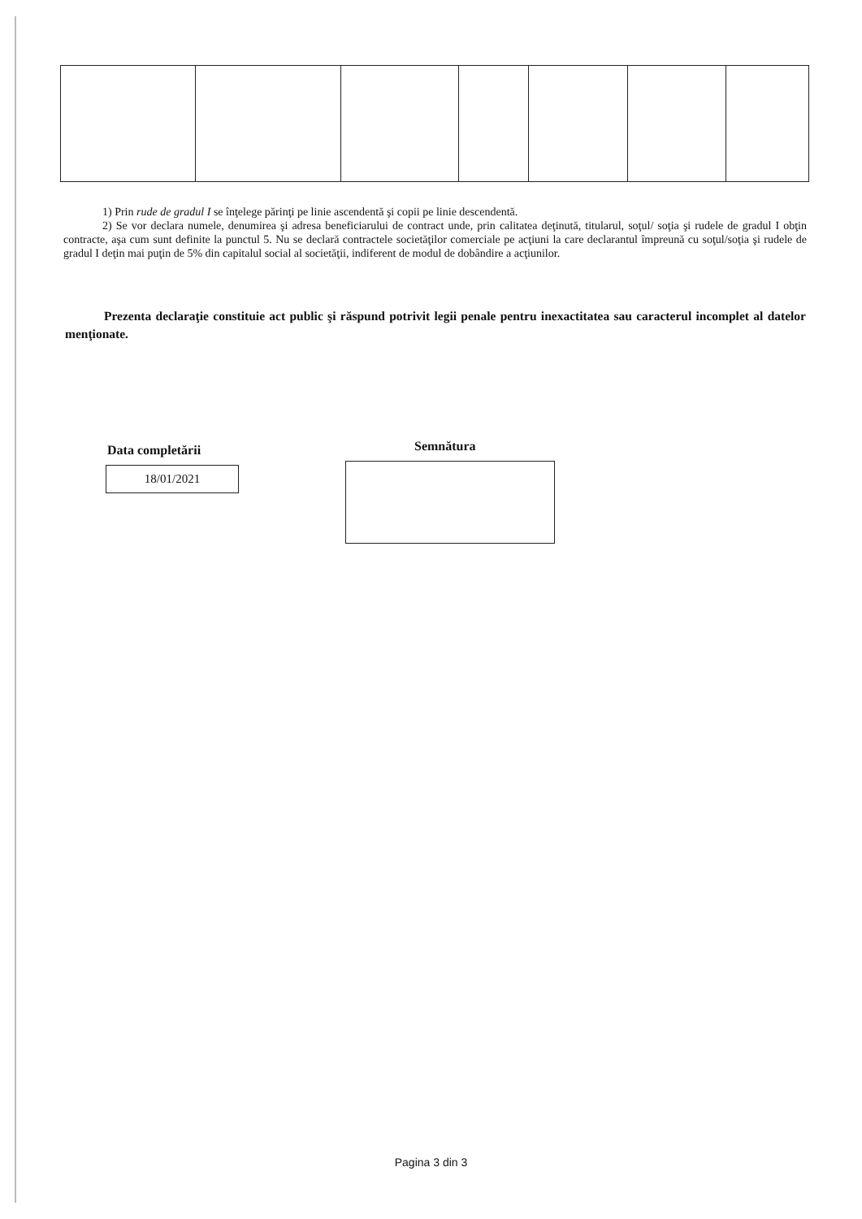1) Prin rude de gradul I se înţelege părinţi pe linie ascendentă şi copii pe linie descendentă.
2) Se vor declara numele, denumirea şi adresa beneficiarului de contract unde, prin calitatea deţinută, titularul, soţul/ soţia şi rudele de gradul I obţin contracte, aşa cum sunt definite la punctul 5. Nu se declară contractele societăţilor comerciale pe acţiuni la care declarantul împreună cu soţul/soţia şi rudele de gradul I deţin mai puţin de 5% din capitalul social al societăţii, indiferent de modul de dobândire a acţiunilor.
Prezenta declaraţie constituie act public şi răspund potrivit legii penale pentru inexactitatea sau caracterul incomplet al datelor menţionate.
Data completării
18/01/2021
Semnătura
Pagina 3 din 3